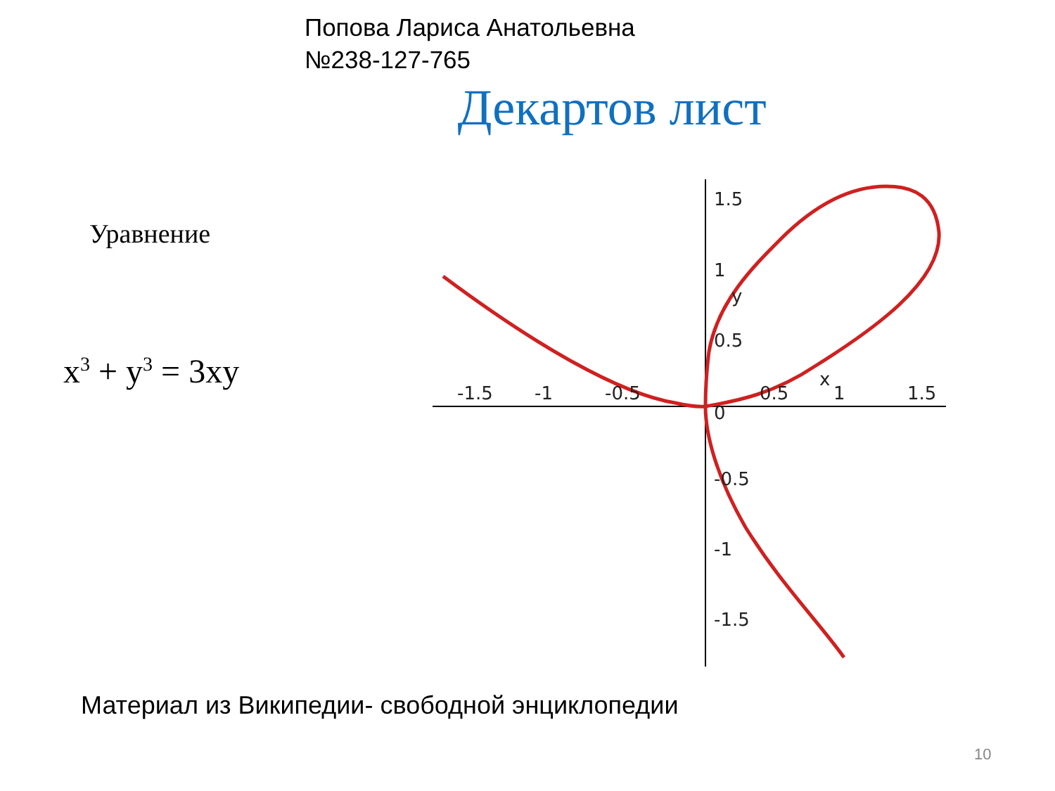Попова Лариса Анатольевна
№238-127-765
Декартов лист
Уравнение
x<sup>3</sup> + y<sup>3</sup> = 3xy
1.5
1
0.5
0
-0.5
-1
-1.5
-1.5
-1
-0.5
0.5
1
1.5
y
x
Материал из Википедии- свободной энциклопедии
10